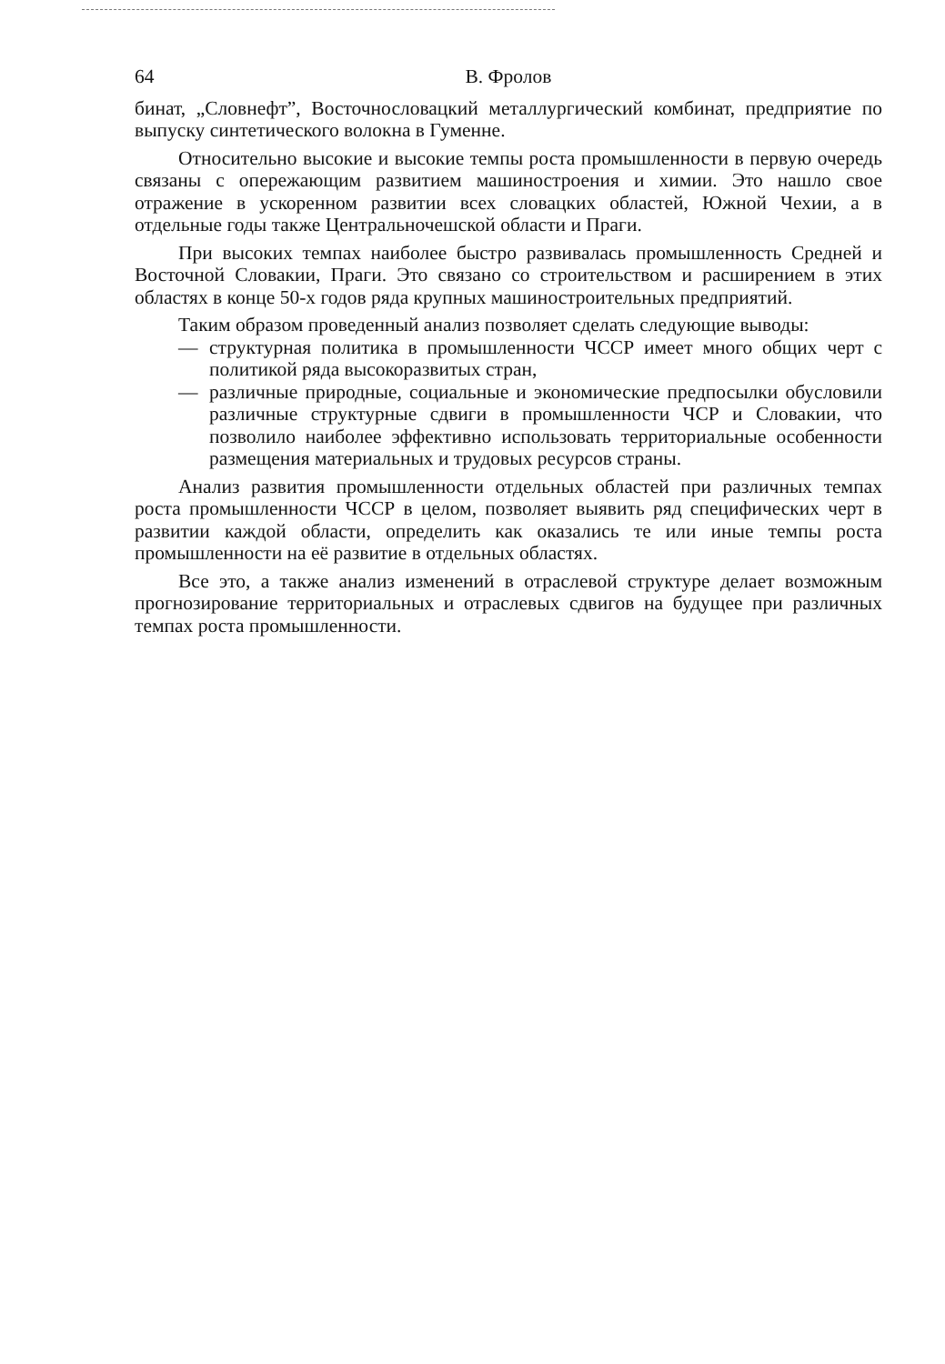64 В. Фролов
бинат, „Словнефт”, Восточнословацкий металлургический комбинат, предприятие по выпуску синтетического волокна в Гуменне.
Относительно высокие и высокие темпы роста промышленности в первую очередь связаны с опережающим развитием машиностроения и химии. Это нашло свое отражение в ускоренном развитии всех словацких областей, Южной Чехии, а в отдельные годы также Центральночешской области и Праги.
При высоких темпах наиболее быстро развивалась промышленность Средней и Восточной Словакии, Праги. Это связано со строительством и расширением в этих областях в конце 50-х годов ряда крупных машиностроительных предприятий.
Таким образом проведенный анализ позволяет сделать следующие выводы:
— структурная политика в промышленности ЧССР имеет много общих черт с политикой ряда высокоразвитых стран,
— различные природные, социальные и экономические предпосылки обусловили различные структурные сдвиги в промышленности ЧСР и Словакии, что позволило наиболее эффективно использовать территориальные особенности размещения материальных и трудовых ресурсов страны.
Анализ развития промышленности отдельных областей при различных темпах роста промышленности ЧССР в целом, позволяет выявить ряд специфических черт в развитии каждой области, определить как оказались те или иные темпы роста промышленности на её развитие в отдельных областях.
Все это, а также анализ изменений в отраслевой структуре делает возможным прогнозирование территориальных и отраслевых сдвигов на будущее при различных темпах роста промышленности.